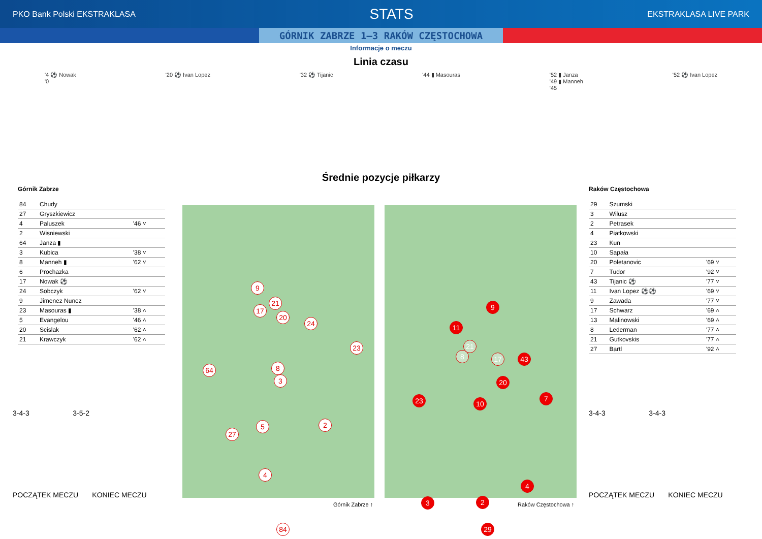PKO Bank Polski EKSTRAKLASA STATS EKSTRAKLASA LIVE PARK
GÓRNIK ZABRZE 1–3 RAKÓW CZĘSTOCHOWA
Informacje o meczu
Linia czasu
'4 ⚽ Nowak
'0
'20 ⚽ Ivan Lopez '32 ⚽ Tijanic '44 ▮ Masouras '52 ▮ Janza
'49 ▮ Manneh
'45
'52 ⚽ Ivan Lopez
Średnie pozycje piłkarzy
Górnik Zabrze
| 84 | Chudy | |
| 27 | Gryszkiewicz | |
| 4 | Paluszek | '46 ˅ |
| 2 | Wisniewski | |
| 64 | Janza ▮ | |
| 3 | Kubica | '38 ˅ |
| 8 | Manneh ▮ | '62 ˅ |
| 6 | Prochazka | |
| 17 | Nowak ⚽ | |
| 24 | Sobczyk | '62 ˅ |
| 9 | Jimenez Nunez | |
| 23 | Masouras ▮ | '38 ˄ |
| 5 | Evangelou | '46 ˄ |
| 20 | Scislak | '62 ˄ |
| 21 | Krawczyk | '62 ˄ |
Raków Częstochowa
| 29 | Szumski | |
| 3 | Wilusz | |
| 2 | Petrasek | |
| 4 | Piatkowski | |
| 23 | Kun | |
| 10 | Sapała | |
| 20 | Poletanovic | '69 ˅ |
| 7 | Tudor | '92 ˅ |
| 43 | Tijanic ⚽ | '77 ˅ |
| 11 | Ivan Lopez ⚽⚽ | '69 ˅ |
| 9 | Zawada | '77 ˅ |
| 17 | Schwarz | '69 ˄ |
| 13 | Malinowski | '69 ˄ |
| 8 | Lederman | '77 ˄ |
| 21 | Gutkovskis | '77 ˄ |
| 27 | Bartl | '92 ˄ |
9
21
17
20
24
23
64 8
3
5
27
2
4
84
9
11
21
8 17 43
20
23 10
7
3 2
4
29
3-4-3 3-5-2
POCZĄTEK MECZU KONIEC MECZU
3-4-3 3-4-3
POCZĄTEK MECZU KONIEC MECZU
Górnik Zabrze ↑ Raków Częstochowa ↑